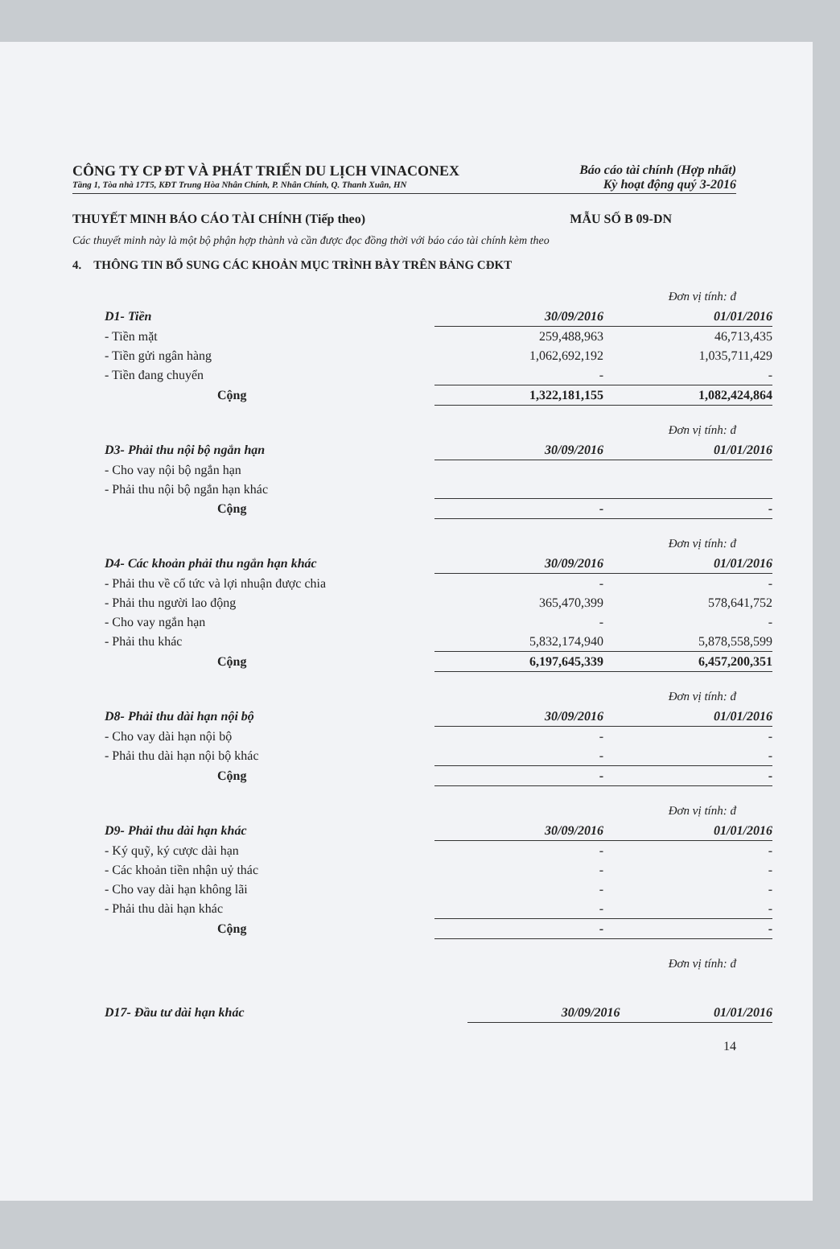CÔNG TY CP ĐT VÀ PHÁT TRIỂN DU LỊCH VINACONEX
Tầng 1, Tòa nhà 17T5, KĐT Trung Hòa Nhân Chính, P. Nhân Chính, Q. Thanh Xuân, HN
Báo cáo tài chính (Hợp nhất)
Kỳ hoạt động quý 3-2016
THUYẾT MINH BÁO CÁO TÀI CHÍNH (Tiếp theo) MẪU SỐ B 09-DN
Các thuyết minh này là một bộ phận hợp thành và cần được đọc đồng thời với báo cáo tài chính kèm theo
4. THÔNG TIN BỔ SUNG CÁC KHOẢN MỤC TRÌNH BÀY TRÊN BẢNG CĐKT
Đơn vị tính: đ
| D1- Tiền | 30/09/2016 | 01/01/2016 |
| --- | --- | --- |
| - Tiền mặt | 259,488,963 | 46,713,435 |
| - Tiền gửi ngân hàng | 1,062,692,192 | 1,035,711,429 |
| - Tiền đang chuyển | - | - |
| Cộng | 1,322,181,155 | 1,082,424,864 |
Đơn vị tính: đ
| D3- Phải thu nội bộ ngắn hạn | 30/09/2016 | 01/01/2016 |
| --- | --- | --- |
| - Cho vay nội bộ ngắn hạn | | |
| - Phải thu nội bộ ngắn hạn khác | | |
| Cộng | - | - |
Đơn vị tính: đ
| D4- Các khoản phải thu ngắn hạn khác | 30/09/2016 | 01/01/2016 |
| --- | --- | --- |
| - Phải thu về cổ tức và lợi nhuận được chia | - | - |
| - Phải thu người lao động | 365,470,399 | 578,641,752 |
| - Cho vay ngắn hạn | - | - |
| - Phải thu khác | 5,832,174,940 | 5,878,558,599 |
| Cộng | 6,197,645,339 | 6,457,200,351 |
Đơn vị tính: đ
| D8- Phải thu dài hạn nội bộ | 30/09/2016 | 01/01/2016 |
| --- | --- | --- |
| - Cho vay dài hạn nội bộ | - | - |
| - Phải thu dài hạn nội bộ khác | - | - |
| Cộng | - | - |
Đơn vị tính: đ
| D9- Phải thu dài hạn khác | 30/09/2016 | 01/01/2016 |
| --- | --- | --- |
| - Ký quỹ, ký cược dài hạn | - | - |
| - Các khoản tiền nhận uỷ thác | - | - |
| - Cho vay dài hạn không lãi | - | - |
| - Phải thu dài hạn khác | - | - |
| Cộng | - | - |
Đơn vị tính: đ
| D17- Đầu tư dài hạn khác | 30/09/2016 | 01/01/2016 |
| --- | --- | --- |
14